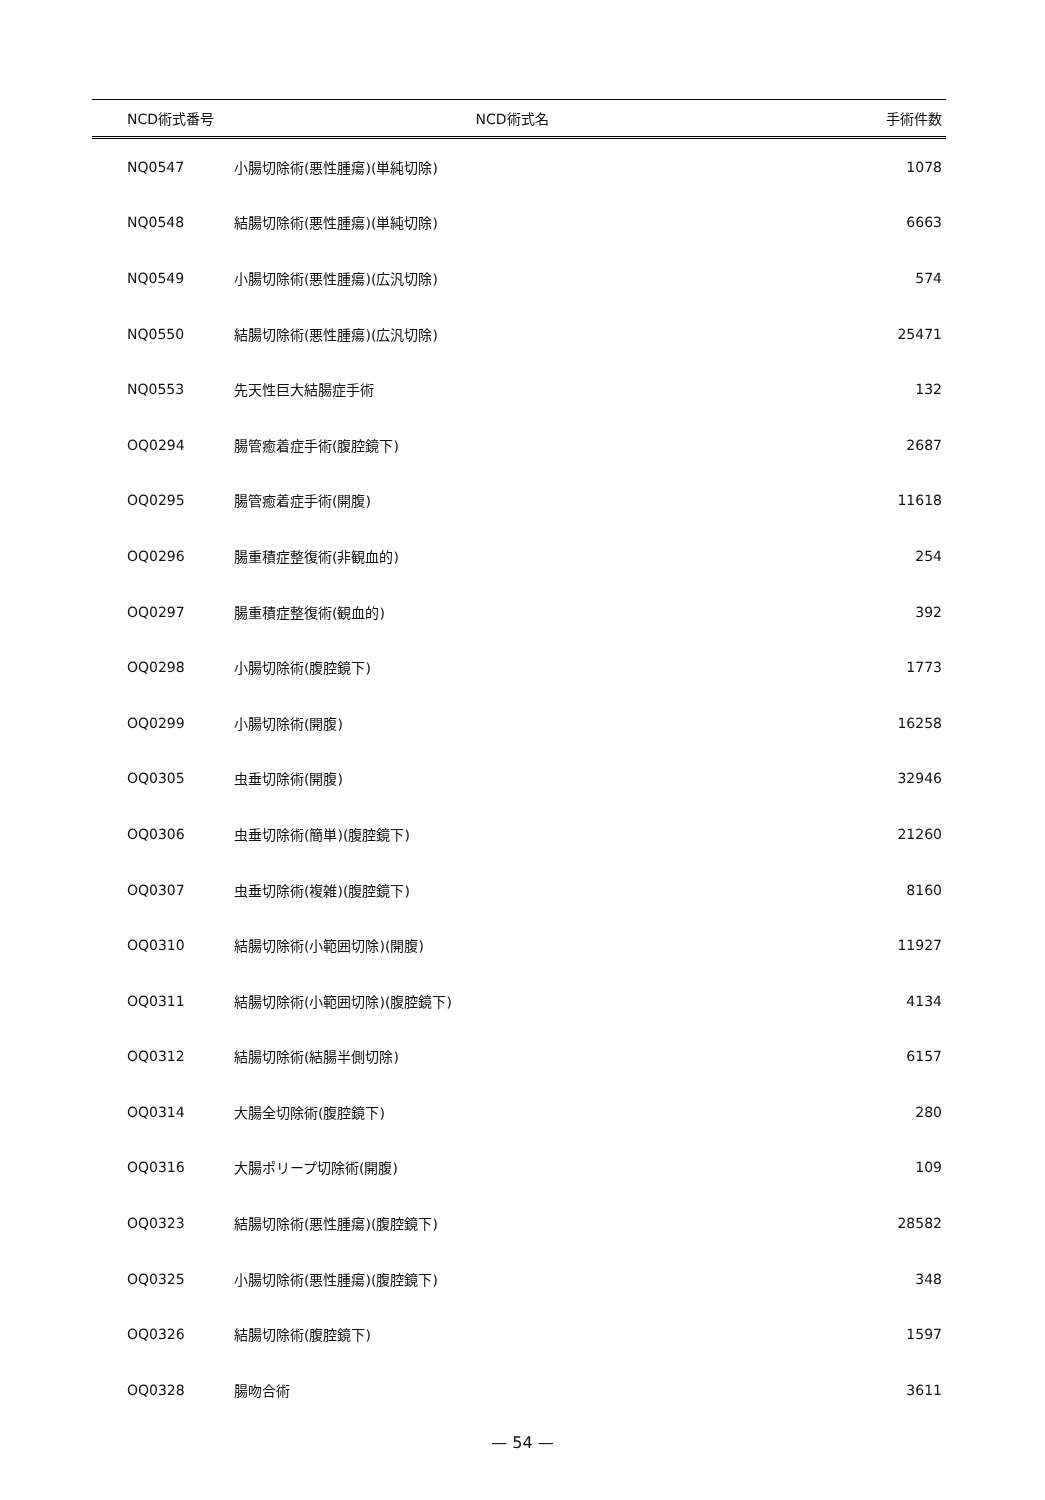| NCD術式番号 | NCD術式名 | 手術件数 |
| --- | --- | --- |
| NQ0547 | 小腸切除術(悪性腫瘍)(単純切除) | 1078 |
| NQ0548 | 結腸切除術(悪性腫瘍)(単純切除) | 6663 |
| NQ0549 | 小腸切除術(悪性腫瘍)(広汎切除) | 574 |
| NQ0550 | 結腸切除術(悪性腫瘍)(広汎切除) | 25471 |
| NQ0553 | 先天性巨大結腸症手術 | 132 |
| OQ0294 | 腸管癒着症手術(腹腔鏡下) | 2687 |
| OQ0295 | 腸管癒着症手術(開腹) | 11618 |
| OQ0296 | 腸重積症整復術(非観血的) | 254 |
| OQ0297 | 腸重積症整復術(観血的) | 392 |
| OQ0298 | 小腸切除術(腹腔鏡下) | 1773 |
| OQ0299 | 小腸切除術(開腹) | 16258 |
| OQ0305 | 虫垂切除術(開腹) | 32946 |
| OQ0306 | 虫垂切除術(簡単)(腹腔鏡下) | 21260 |
| OQ0307 | 虫垂切除術(複雑)(腹腔鏡下) | 8160 |
| OQ0310 | 結腸切除術(小範囲切除)(開腹) | 11927 |
| OQ0311 | 結腸切除術(小範囲切除)(腹腔鏡下) | 4134 |
| OQ0312 | 結腸切除術(結腸半側切除) | 6157 |
| OQ0314 | 大腸全切除術(腹腔鏡下) | 280 |
| OQ0316 | 大腸ポリープ切除術(開腹) | 109 |
| OQ0323 | 結腸切除術(悪性腫瘍)(腹腔鏡下) | 28582 |
| OQ0325 | 小腸切除術(悪性腫瘍)(腹腔鏡下) | 348 |
| OQ0326 | 結腸切除術(腹腔鏡下) | 1597 |
| OQ0328 | 腸吻合術 | 3611 |
— 54 —